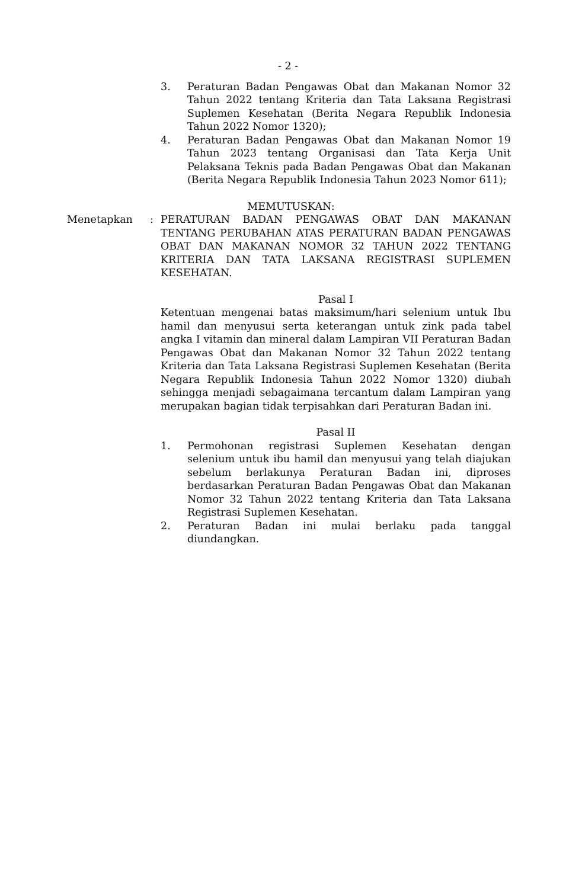- 2 -
3. Peraturan Badan Pengawas Obat dan Makanan Nomor 32 Tahun 2022 tentang Kriteria dan Tata Laksana Registrasi Suplemen Kesehatan (Berita Negara Republik Indonesia Tahun 2022 Nomor 1320);
4. Peraturan Badan Pengawas Obat dan Makanan Nomor 19 Tahun 2023 tentang Organisasi dan Tata Kerja Unit Pelaksana Teknis pada Badan Pengawas Obat dan Makanan (Berita Negara Republik Indonesia Tahun 2023 Nomor 611);
MEMUTUSKAN:
Menetapkan : PERATURAN BADAN PENGAWAS OBAT DAN MAKANAN TENTANG PERUBAHAN ATAS PERATURAN BADAN PENGAWAS OBAT DAN MAKANAN NOMOR 32 TAHUN 2022 TENTANG KRITERIA DAN TATA LAKSANA REGISTRASI SUPLEMEN KESEHATAN.
Pasal I
Ketentuan mengenai batas maksimum/hari selenium untuk Ibu hamil dan menyusui serta keterangan untuk zink pada tabel angka I vitamin dan mineral dalam Lampiran VII Peraturan Badan Pengawas Obat dan Makanan Nomor 32 Tahun 2022 tentang Kriteria dan Tata Laksana Registrasi Suplemen Kesehatan (Berita Negara Republik Indonesia Tahun 2022 Nomor 1320) diubah sehingga menjadi sebagaimana tercantum dalam Lampiran yang merupakan bagian tidak terpisahkan dari Peraturan Badan ini.
Pasal II
1. Permohonan registrasi Suplemen Kesehatan dengan selenium untuk ibu hamil dan menyusui yang telah diajukan sebelum berlakunya Peraturan Badan ini, diproses berdasarkan Peraturan Badan Pengawas Obat dan Makanan Nomor 32 Tahun 2022 tentang Kriteria dan Tata Laksana Registrasi Suplemen Kesehatan.
2. Peraturan Badan ini mulai berlaku pada tanggal diundangkan.